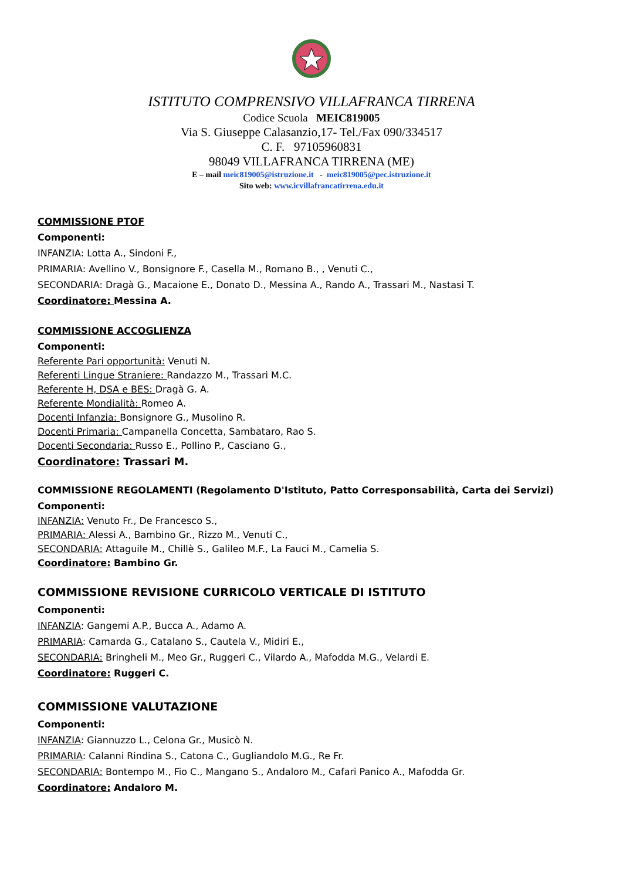ISTITUTO COMPRENSIVO VILLAFRANCA TIRRENA
Codice Scuola MEIC819005
Via S. Giuseppe Calasanzio,17- Tel./Fax 090/334517
C. F. 97105960831
98049 VILLAFRANCA TIRRENA (ME)
E – mail meic819005@istruzione.it - meic819005@pec.istruzione.it
Sito web: www.icvillafrancatirrena.edu.it
COMMISSIONE PTOF
Componenti:
INFANZIA: Lotta A., Sindoni F.,
PRIMARIA: Avellino V., Bonsignore F., Casella M., Romano B., , Venuti C.,
SECONDARIA: Dragà G., Macaione E., Donato D., Messina A., Rando A., Trassari M., Nastasi T.
Coordinatore: Messina A.
COMMISSIONE ACCOGLIENZA
Componenti:
Referente Pari opportunità: Venuti N.
Referenti Lingue Straniere: Randazzo M., Trassari M.C.
Referente H, DSA e BES: Dragà G. A.
Referente Mondialità: Romeo A.
Docenti Infanzia: Bonsignore G., Musolino R.
Docenti Primaria: Campanella Concetta, Sambataro, Rao S.
Docenti Secondaria: Russo E., Pollino P., Casciano G.,
Coordinatore: Trassari M.
COMMISSIONE REGOLAMENTI (Regolamento D'Istituto, Patto Corresponsabilità, Carta dei Servizi)
Componenti:
INFANZIA: Venuto Fr., De Francesco S.,
PRIMARIA: Alessi A., Bambino Gr., Rizzo M., Venuti C.,
SECONDARIA: Attaguile M., Chillè S., Galileo M.F., La Fauci M., Camelia S.
Coordinatore: Bambino Gr.
COMMISSIONE REVISIONE CURRICOLO VERTICALE DI ISTITUTO
Componenti:
INFANZIA: Gangemi A.P., Bucca A., Adamo A.
PRIMARIA: Camarda G., Catalano S., Cautela V., Midiri E.,
SECONDARIA: Bringheli M., Meo Gr., Ruggeri C., Vilardo A., Mafodda M.G., Velardi E.
Coordinatore: Ruggeri C.
COMMISSIONE VALUTAZIONE
Componenti:
INFANZIA: Giannuzzo L., Celona Gr., Musicò N.
PRIMARIA: Calanni Rindina S., Catona C., Gugliandolo M.G., Re Fr.
SECONDARIA: Bontempo M., Fio C., Mangano S., Andaloro M., Cafari Panico A., Mafodda Gr.
Coordinatore: Andaloro M.